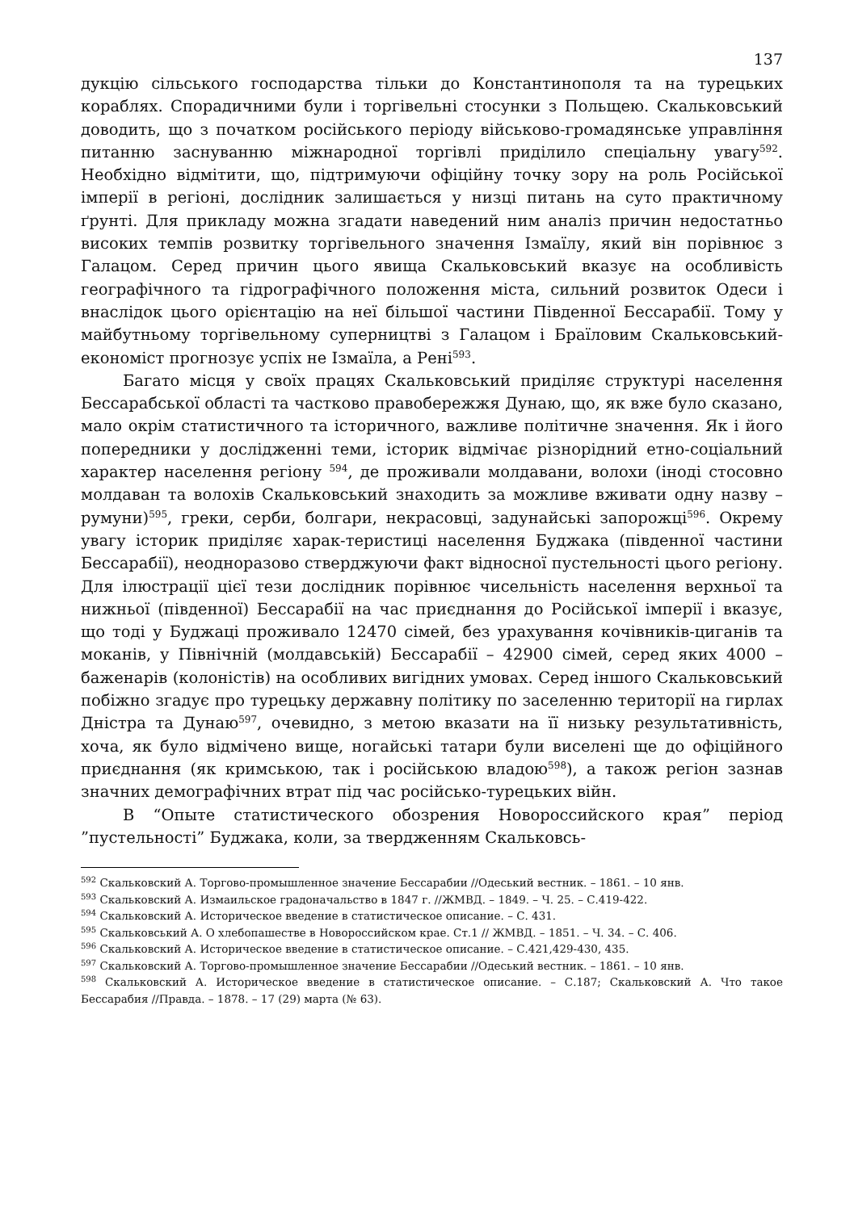137
дукцію сільського господарства тільки до Константинополя та на турецьких кораблях. Спорадичними були і торгівельні стосунки з Польщею. Скальковський доводить, що з початком російського періоду військово-громадянське управління питанню заснуванню міжнародної торгівлі приділило спеціальну увагу<sup>592</sup>. Необхідно відмітити, що, підтримуючи офіційну точку зору на роль Російської імперії в регіоні, дослідник залишається у низці питань на суто практичному ґрунті. Для прикладу можна згадати наведений ним аналіз причин недостатньо високих темпів розвитку торгівельного значення Ізмаїлу, який він порівнює з Галацом. Серед причин цього явища Скальковський вказує на особливість географічного та гідрографічного положення міста, сильний розвиток Одеси і внаслідок цього орієнтацію на неї більшої частини Південної Бессарабії. Тому у майбутньому торгівельному суперництві з Галацом і Браїловим Скальковський-економіст прогнозує успіх не Ізмаїла, а Рені<sup>593</sup>.
Багато місця у своїх працях Скальковський приділяє структурі населення Бессарабської області та частково правобережжя Дунаю, що, як вже було сказано, мало окрім статистичного та історичного, важливе політичне значення. Як і його попередники у дослідженні теми, історик відмічає різнорідний етно-соціальний характер населення регіону <sup>594</sup>, де проживали молдавани, волохи (іноді стосовно молдаван та волохів Скальковський знаходить за можливе вживати одну назву – румуни)<sup>595</sup>, греки, серби, болгари, некрасовці, задунайські запорожці<sup>596</sup>. Окрему увагу історик приділяє харак-теристиці населення Буджака (південної частини Бессарабії), неодноразово стверджуючи факт відносної пустельності цього регіону. Для ілюстрації цієї тези дослідник порівнює чисельність населення верхньої та нижньої (південної) Бессарабії на час приєднання до Російської імперії і вказує, що тоді у Буджаці проживало 12470 сімей, без урахування кочівників-циганів та моканів, у Північній (молдавській) Бессарабії – 42900 сімей, серед яких 4000 – баженарів (колоністів) на особливих вигідних умовах. Серед іншого Скальковський побіжно згадує про турецьку державну політику по заселенню території на гирлах Дністра та Дунаю<sup>597</sup>, очевидно, з метою вказати на її низьку результативність, хоча, як було відмічено вище, ногайські татари були виселені ще до офіційного приєднання (як кримською, так і російською владою<sup>598</sup>), а також регіон зазнав значних демографічних втрат під час російсько-турецьких війн.
В “Опыте статистического обозрения Новороссийского края” період ”пустельності” Буджака, коли, за твердженням Скальковсь-
<sup>592</sup> Скальковский А. Торгово-промышленное значение Бессарабии //Одеський вестник. – 1861. – 10 янв.
<sup>593</sup> Скальковский А. Измаильское градоначальство в 1847 г. //ЖМВД. – 1849. – Ч. 25. – С.419-422.
<sup>594</sup> Скальковский А. Историческое введение в статистическое описание. – С. 431.
<sup>595</sup> Скальковський А. О хлебопашестве в Новороссийском крае. Ст.1 // ЖМВД. – 1851. – Ч. 34. – С. 406.
<sup>596</sup> Скальковский А. Историческое введение в статистическое описание. – С.421,429-430, 435.
<sup>597</sup> Скальковский А. Торгово-промышленное значение Бессарабии //Одеський вестник. – 1861. – 10 янв.
<sup>598</sup> Скальковский А. Историческое введение в статистическое описание. – С.187; Скальковский А. Что такое Бессарабия //Правда. – 1878. – 17 (29) марта (№ 63).